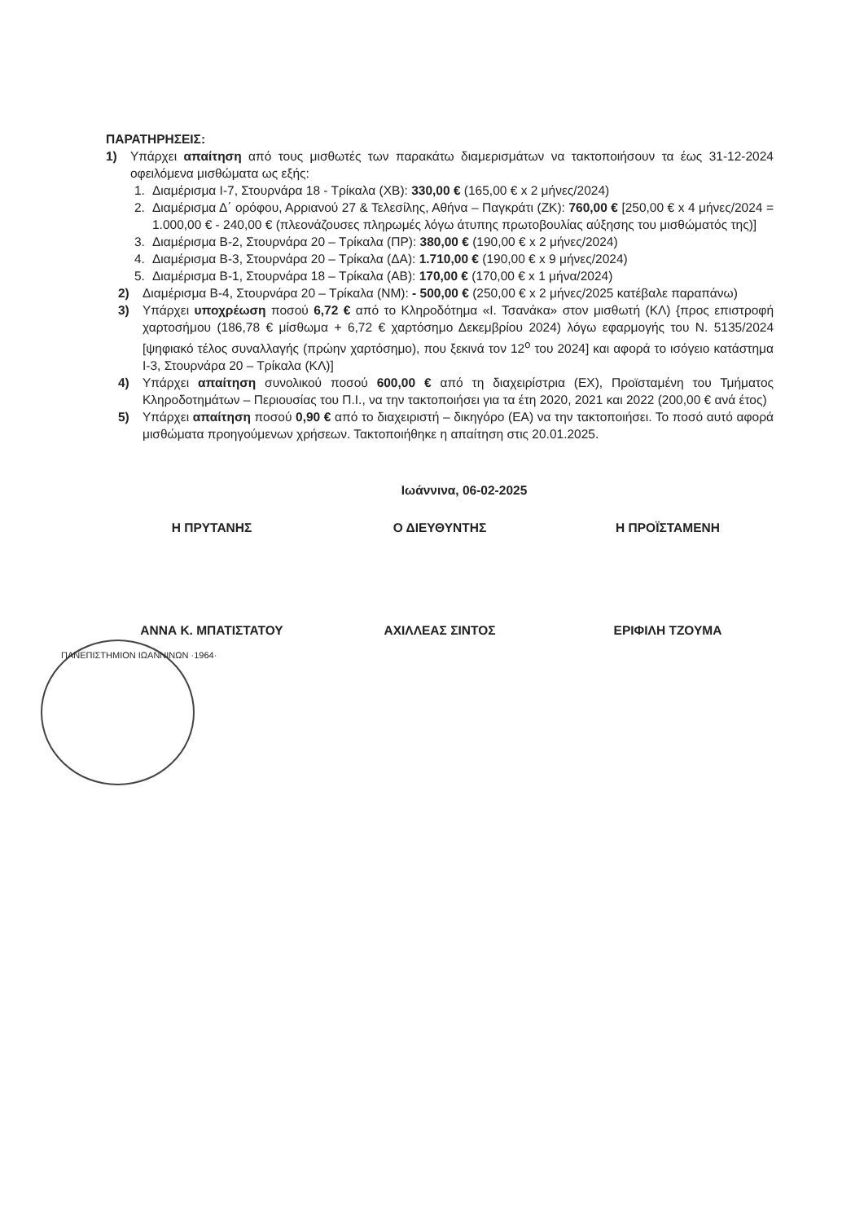ΠΑΡΑΤΗΡΗΣΕΙΣ:
1) Υπάρχει απαίτηση από τους μισθωτές των παρακάτω διαμερισμάτων να τακτοποιήσουν τα έως 31-12-2024 οφειλόμενα μισθώματα ως εξής:
1. Διαμέρισμα Ι-7, Στουρνάρα 18 - Τρίκαλα (ΧΒ): 330,00 € (165,00 € x 2 μήνες/2024)
2. Διαμέρισμα Δ΄ ορόφου, Αρριανού 27 & Τελεσίλης, Αθήνα – Παγκράτι (ΖΚ): 760,00 € [250,00 € x 4 μήνες/2024 = 1.000,00 € - 240,00 € (πλεονάζουσες πληρωμές λόγω άτυπης πρωτοβουλίας αύξησης του μισθώματός της)]
3. Διαμέρισμα Β-2, Στουρνάρα 20 – Τρίκαλα (ΠΡ): 380,00 € (190,00 € x 2 μήνες/2024)
4. Διαμέρισμα Β-3, Στουρνάρα 20 – Τρίκαλα (ΔΑ): 1.710,00 € (190,00 € x 9 μήνες/2024)
5. Διαμέρισμα Β-1, Στουρνάρα 18 – Τρίκαλα (ΑΒ): 170,00 € (170,00 € x 1 μήνα/2024)
2) Διαμέρισμα Β-4, Στουρνάρα 20 – Τρίκαλα (ΝΜ): - 500,00 € (250,00 € x 2 μήνες/2025 κατέβαλε παραπάνω)
3) Υπάρχει υποχρέωση ποσού 6,72 € από το Κληροδότημα «Ι. Τσανάκα» στον μισθωτή (ΚΛ) {προς επιστροφή χαρτοσήμου (186,78 € μίσθωμα + 6,72 € χαρτόσημο Δεκεμβρίου 2024) λόγω εφαρμογής του Ν. 5135/2024 [ψηφιακό τέλος συναλλαγής (πρώην χαρτόσημο), που ξεκινά τον 12<sup>ο</sup> του 2024] και αφορά το ισόγειο κατάστημα Ι-3, Στουρνάρα 20 – Τρίκαλα (ΚΛ)]
4) Υπάρχει απαίτηση συνολικού ποσού 600,00 € από τη διαχειρίστρια (ΕΧ), Προϊσταμένη του Τμήματος Κληροδοτημάτων – Περιουσίας του Π.Ι., να την τακτοποιήσει για τα έτη 2020, 2021 και 2022 (200,00 € ανά έτος)
5) Υπάρχει απαίτηση ποσού 0,90 € από το διαχειριστή – δικηγόρο (ΕΑ) να την τακτοποιήσει. Το ποσό αυτό αφορά μισθώματα προηγούμενων χρήσεων. Τακτοποιήθηκε η απαίτηση στις 20.01.2025.
Ιωάννινα, 06-02-2025
Η ΠΡΥΤΑΝΗΣ Ο ΔΙΕΥΘΥΝΤΗΣ Η ΠΡΟΪΣΤΑΜΕΝΗ
ΑΝΝΑ Κ. ΜΠΑΤΙΣΤΑΤΟΥ ΑΧΙΛΛΕΑΣ ΣΙΝΤΟΣ ΕΡΙΦΙΛΗ ΤΖΟΥΜΑ
ΠΑΝΕΠΙΣΤΗΜΙΟΝ ΙΩΑΝΝΙΝΩΝ ·1964·